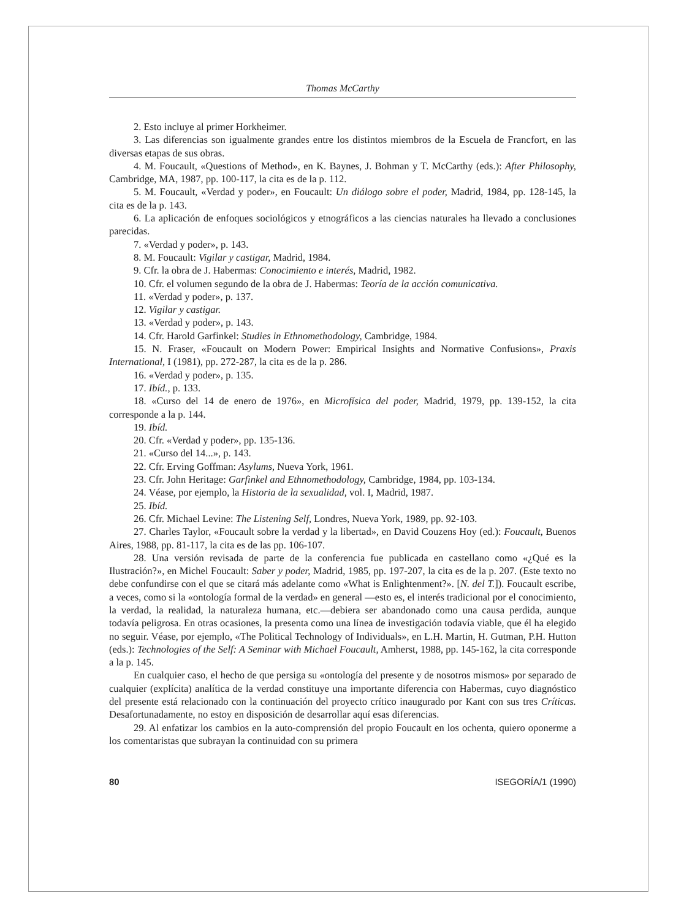Thomas McCarthy
2. Esto incluye al primer Horkheimer.
3. Las diferencias son igualmente grandes entre los distintos miembros de la Escuela de Francfort, en las diversas etapas de sus obras.
4. M. Foucault, «Questions of Method», en K. Baynes, J. Bohman y T. McCarthy (eds.): After Philosophy, Cambridge, MA, 1987, pp. 100-117, la cita es de la p. 112.
5. M. Foucault, «Verdad y poder», en Foucault: Un diálogo sobre el poder, Madrid, 1984, pp. 128-145, la cita es de la p. 143.
6. La aplicación de enfoques sociológicos y etnográficos a las ciencias naturales ha llevado a conclusiones parecidas.
7. «Verdad y poder», p. 143.
8. M. Foucault: Vigilar y castigar, Madrid, 1984.
9. Cfr. la obra de J. Habermas: Conocimiento e interés, Madrid, 1982.
10. Cfr. el volumen segundo de la obra de J. Habermas: Teoría de la acción comunicativa.
11. «Verdad y poder», p. 137.
12. Vigilar y castigar.
13. «Verdad y poder», p. 143.
14. Cfr. Harold Garfinkel: Studies in Ethnomethodology, Cambridge, 1984.
15. N. Fraser, «Foucault on Modern Power: Empirical Insights and Normative Confusions», Praxis International, I (1981), pp. 272-287, la cita es de la p. 286.
16. «Verdad y poder», p. 135.
17. Ibíd., p. 133.
18. «Curso del 14 de enero de 1976», en Microfísica del poder, Madrid, 1979, pp. 139-152, la cita corresponde a la p. 144.
19. Ibíd.
20. Cfr. «Verdad y poder», pp. 135-136.
21. «Curso del 14...», p. 143.
22. Cfr. Erving Goffman: Asylums, Nueva York, 1961.
23. Cfr. John Heritage: Garfinkel and Ethnomethodology, Cambridge, 1984, pp. 103-134.
24. Véase, por ejemplo, la Historia de la sexualidad, vol. I, Madrid, 1987.
25. Ibíd.
26. Cfr. Michael Levine: The Listening Self, Londres, Nueva York, 1989, pp. 92-103.
27. Charles Taylor, «Foucault sobre la verdad y la libertad», en David Couzens Hoy (ed.): Foucault, Buenos Aires, 1988, pp. 81-117, la cita es de las pp. 106-107.
28. Una versión revisada de parte de la conferencia fue publicada en castellano como «¿Qué es la Ilustración?», en Michel Foucault: Saber y poder, Madrid, 1985, pp. 197-207, la cita es de la p. 207. (Este texto no debe confundirse con el que se citará más adelante como «What is Enlightenment?». [N. del T.]). Foucault escribe, a veces, como si la «ontología formal de la verdad» en general —esto es, el interés tradicional por el conocimiento, la verdad, la realidad, la naturaleza humana, etc.—debiera ser abandonado como una causa perdida, aunque todavía peligrosa. En otras ocasiones, la presenta como una línea de investigación todavía viable, que él ha elegido no seguir. Véase, por ejemplo, «The Political Technology of Individuals», en L.H. Martin, H. Gutman, P.H. Hutton (eds.): Technologies of the Self: A Seminar with Michael Foucault, Amherst, 1988, pp. 145-162, la cita corresponde a la p. 145.
En cualquier caso, el hecho de que persiga su «ontología del presente y de nosotros mismos» por separado de cualquier (explícita) analítica de la verdad constituye una importante diferencia con Habermas, cuyo diagnóstico del presente está relacionado con la continuación del proyecto crítico inaugurado por Kant con sus tres Críticas. Desafortunadamente, no estoy en disposición de desarrollar aquí esas diferencias.
29. Al enfatizar los cambios en la auto-comprensión del propio Foucault en los ochenta, quiero oponerme a los comentaristas que subrayan la continuidad con su primera
80 ISEGORÍA/1 (1990)